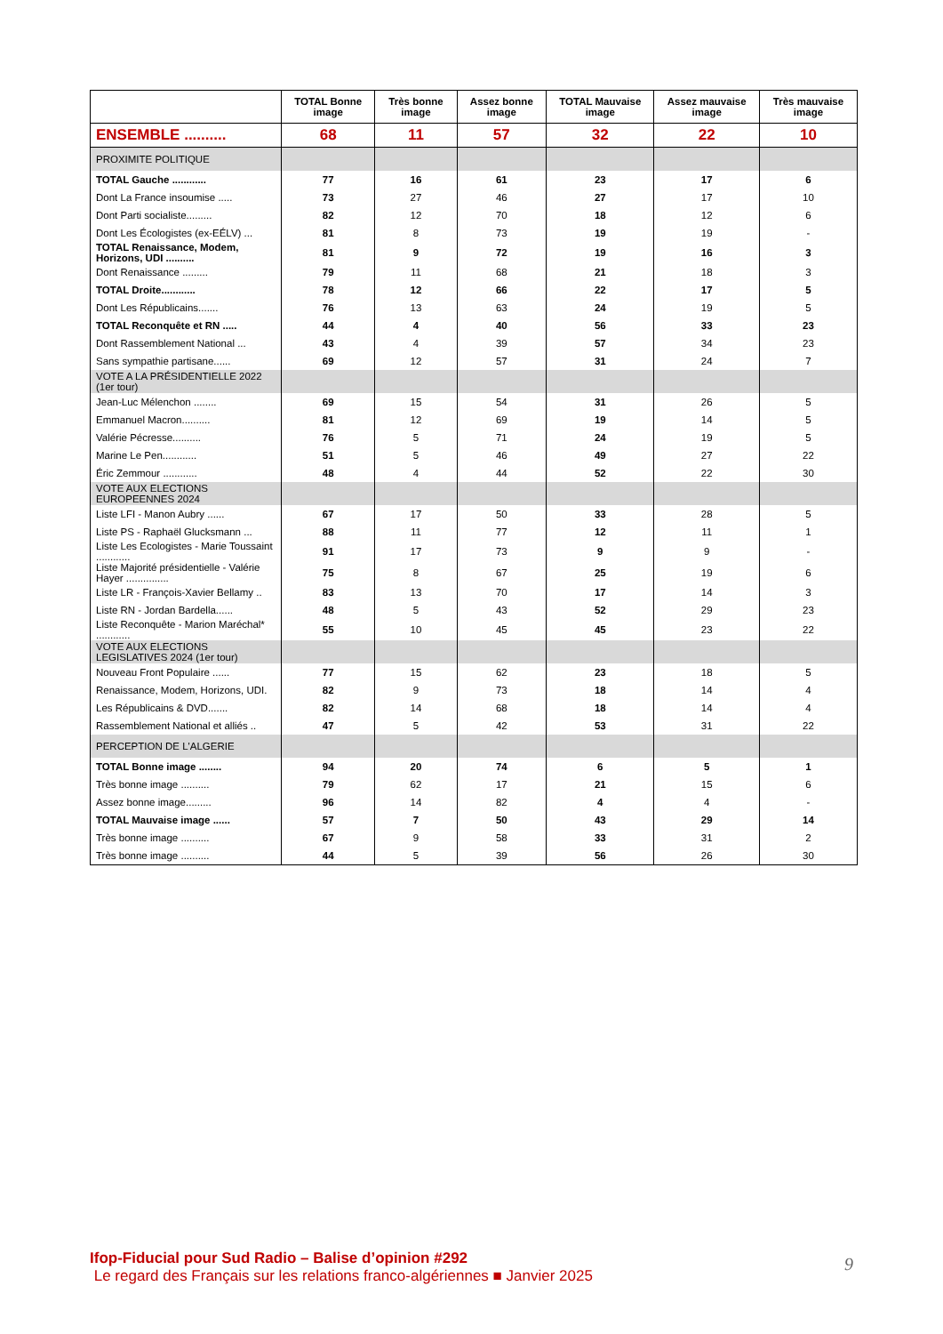| | TOTAL Bonne image | Très bonne image | Assez bonne image | TOTAL Mauvaise image | Assez mauvaise image | Très mauvaise image |
| --- | --- | --- | --- | --- | --- | --- |
| ENSEMBLE .......... | 68 | 11 | 57 | 32 | 22 | 10 |
| PROXIMITE POLITIQUE | | | | | | |
| TOTAL Gauche ............ | 77 | 16 | 61 | 23 | 17 | 6 |
| Dont La France insoumise ..... | 73 | 27 | 46 | 27 | 17 | 10 |
| Dont Parti socialiste......... | 82 | 12 | 70 | 18 | 12 | 6 |
| Dont Les Écologistes (ex-EÉLV) ... | 81 | 8 | 73 | 19 | 19 | - |
| TOTAL Renaissance, Modem, Horizons, UDI .......... | 81 | 9 | 72 | 19 | 16 | 3 |
| Dont Renaissance ......... | 79 | 11 | 68 | 21 | 18 | 3 |
| TOTAL Droite............ | 78 | 12 | 66 | 22 | 17 | 5 |
| Dont Les Républicains....... | 76 | 13 | 63 | 24 | 19 | 5 |
| TOTAL Reconquête et RN ..... | 44 | 4 | 40 | 56 | 33 | 23 |
| Dont Rassemblement National ... | 43 | 4 | 39 | 57 | 34 | 23 |
| Sans sympathie partisane...... | 69 | 12 | 57 | 31 | 24 | 7 |
| VOTE A LA PRÉSIDENTIELLE 2022 (1er tour) | | | | | | |
| Jean-Luc Mélenchon ........ | 69 | 15 | 54 | 31 | 26 | 5 |
| Emmanuel Macron.......... | 81 | 12 | 69 | 19 | 14 | 5 |
| Valérie Pécresse.......... | 76 | 5 | 71 | 24 | 19 | 5 |
| Marine Le Pen............ | 51 | 5 | 46 | 49 | 27 | 22 |
| Éric Zemmour ............ | 48 | 4 | 44 | 52 | 22 | 30 |
| VOTE AUX ELECTIONS EUROPEENNES 2024 | | | | | | |
| Liste LFI - Manon Aubry ...... | 67 | 17 | 50 | 33 | 28 | 5 |
| Liste PS - Raphaël Glucksmann ... | 88 | 11 | 77 | 12 | 11 | 1 |
| Liste Les Ecologistes - Marie Toussaint ............ | 91 | 17 | 73 | 9 | 9 | - |
| Liste Majorité présidentielle - Valérie Hayer ............... | 75 | 8 | 67 | 25 | 19 | 6 |
| Liste LR - François-Xavier Bellamy .. | 83 | 13 | 70 | 17 | 14 | 3 |
| Liste RN - Jordan Bardella...... | 48 | 5 | 43 | 52 | 29 | 23 |
| Liste Reconquête - Marion Maréchal* ............ | 55 | 10 | 45 | 45 | 23 | 22 |
| VOTE AUX ELECTIONS LEGISLATIVES 2024 (1er tour) | | | | | | |
| Nouveau Front Populaire ...... | 77 | 15 | 62 | 23 | 18 | 5 |
| Renaissance, Modem, Horizons, UDI. | 82 | 9 | 73 | 18 | 14 | 4 |
| Les Républicains & DVD....... | 82 | 14 | 68 | 18 | 14 | 4 |
| Rassemblement National et alliés .. | 47 | 5 | 42 | 53 | 31 | 22 |
| PERCEPTION DE L'ALGERIE | | | | | | |
| TOTAL Bonne image ........ | 94 | 20 | 74 | 6 | 5 | 1 |
| Très bonne image .......... | 79 | 62 | 17 | 21 | 15 | 6 |
| Assez bonne image......... | 96 | 14 | 82 | 4 | 4 | - |
| TOTAL Mauvaise image ...... | 57 | 7 | 50 | 43 | 29 | 14 |
| Très bonne image .......... | 67 | 9 | 58 | 33 | 31 | 2 |
| Très bonne image .......... | 44 | 5 | 39 | 56 | 26 | 30 |
Ifop-Fiducial pour Sud Radio – Balise d’opinion #292
Le regard des Français sur les relations franco-algériennes ■ Janvier 2025
9